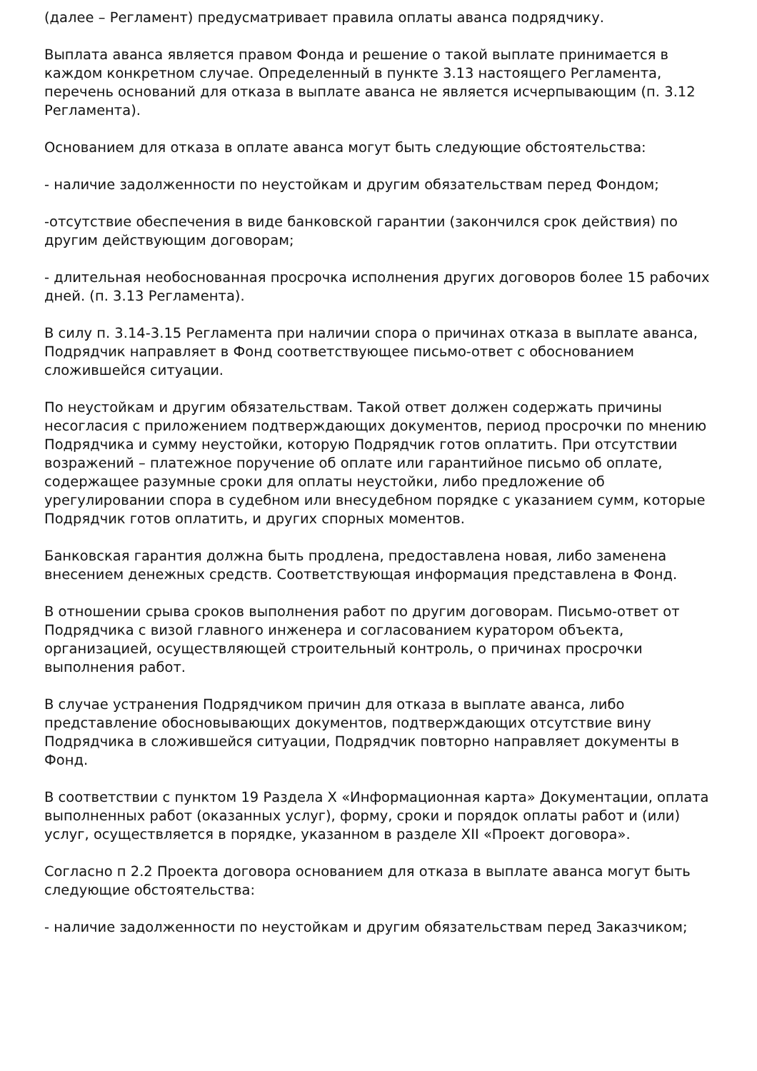(далее – Регламент) предусматривает правила оплаты аванса подрядчику.
Выплата аванса является правом Фонда и решение о такой выплате принимается в каждом конкретном случае. Определенный в пункте 3.13 настоящего Регламента, перечень оснований для отказа в выплате аванса не является исчерпывающим (п. 3.12 Регламента).
Основанием для отказа в оплате аванса могут быть следующие обстоятельства:
- наличие задолженности по неустойкам и другим обязательствам перед Фондом;
-отсутствие обеспечения в виде банковской гарантии (закончился срок действия) по другим действующим договорам;
- длительная необоснованная просрочка исполнения других договоров более 15 рабочих дней. (п. 3.13 Регламента).
В силу п. 3.14-3.15 Регламента при наличии спора о причинах отказа в выплате аванса, Подрядчик направляет в Фонд соответствующее письмо-ответ с обоснованием сложившейся ситуации.
По неустойкам и другим обязательствам. Такой ответ должен содержать причины несогласия с приложением подтверждающих документов, период просрочки по мнению Подрядчика и сумму неустойки, которую Подрядчик готов оплатить. При отсутствии возражений – платежное поручение об оплате или гарантийное письмо об оплате, содержащее разумные сроки для оплаты неустойки, либо предложение об урегулировании спора в судебном или внесудебном порядке с указанием сумм, которые Подрядчик готов оплатить, и других спорных моментов.
Банковская гарантия должна быть продлена, предоставлена новая, либо заменена внесением денежных средств. Соответствующая информация представлена в Фонд.
В отношении срыва сроков выполнения работ по другим договорам. Письмо-ответ от Подрядчика с визой главного инженера и согласованием куратором объекта, организацией, осуществляющей строительный контроль, о причинах просрочки выполнения работ.
В случае устранения Подрядчиком причин для отказа в выплате аванса, либо представление обосновывающих документов, подтверждающих отсутствие вину Подрядчика в сложившейся ситуации, Подрядчик повторно направляет документы в Фонд.
В соответствии с пунктом 19 Раздела X «Информационная карта» Документации, оплата выполненных работ (оказанных услуг), форму, сроки и порядок оплаты работ и (или) услуг, осуществляется в порядке, указанном в разделе XII «Проект договора».
Согласно п 2.2 Проекта договора основанием для отказа в выплате аванса могут быть следующие обстоятельства:
- наличие задолженности по неустойкам и другим обязательствам перед Заказчиком;